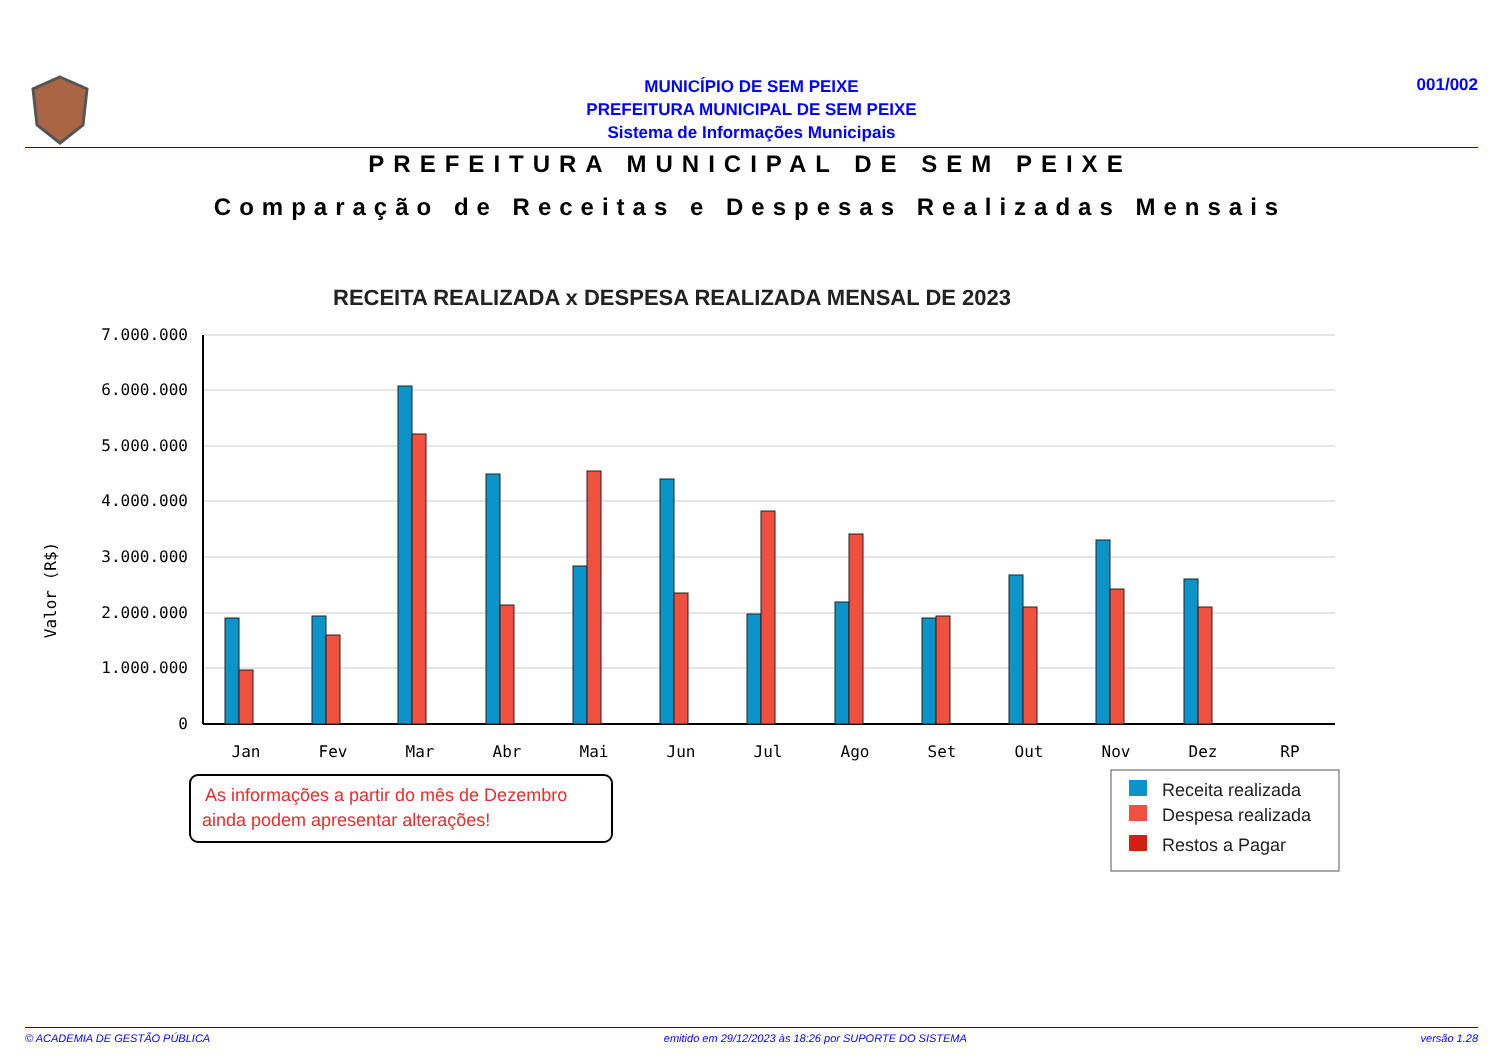MUNICÍPIO DE SEM PEIXE
PREFEITURA MUNICIPAL DE SEM PEIXE
Sistema de Informações Municipais
001/002
PREFEITURA MUNICIPAL DE SEM PEIXE
Comparação de Receitas e Despesas Realizadas Mensais
RECEITA REALIZADA x DESPESA REALIZADA MENSAL DE 2023
7.000.000
6.000.000
5.000.000
4.000.000
3.000.000
2.000.000
1.000.000
0
Valor (R$)
Jan
Fev
Mar
Abr
Mai
Jun
Jul
Ago
Set
Out
Nov
Dez
RP
As informações a partir do mês de Dezembro
ainda podem apresentar alterações!
Receita realizada
Despesa realizada
Restos a Pagar
© ACADEMIA DE GESTÃO PÚBLICA emitido em 29/12/2023 às 18:26 por SUPORTE DO SISTEMA versão 1.28